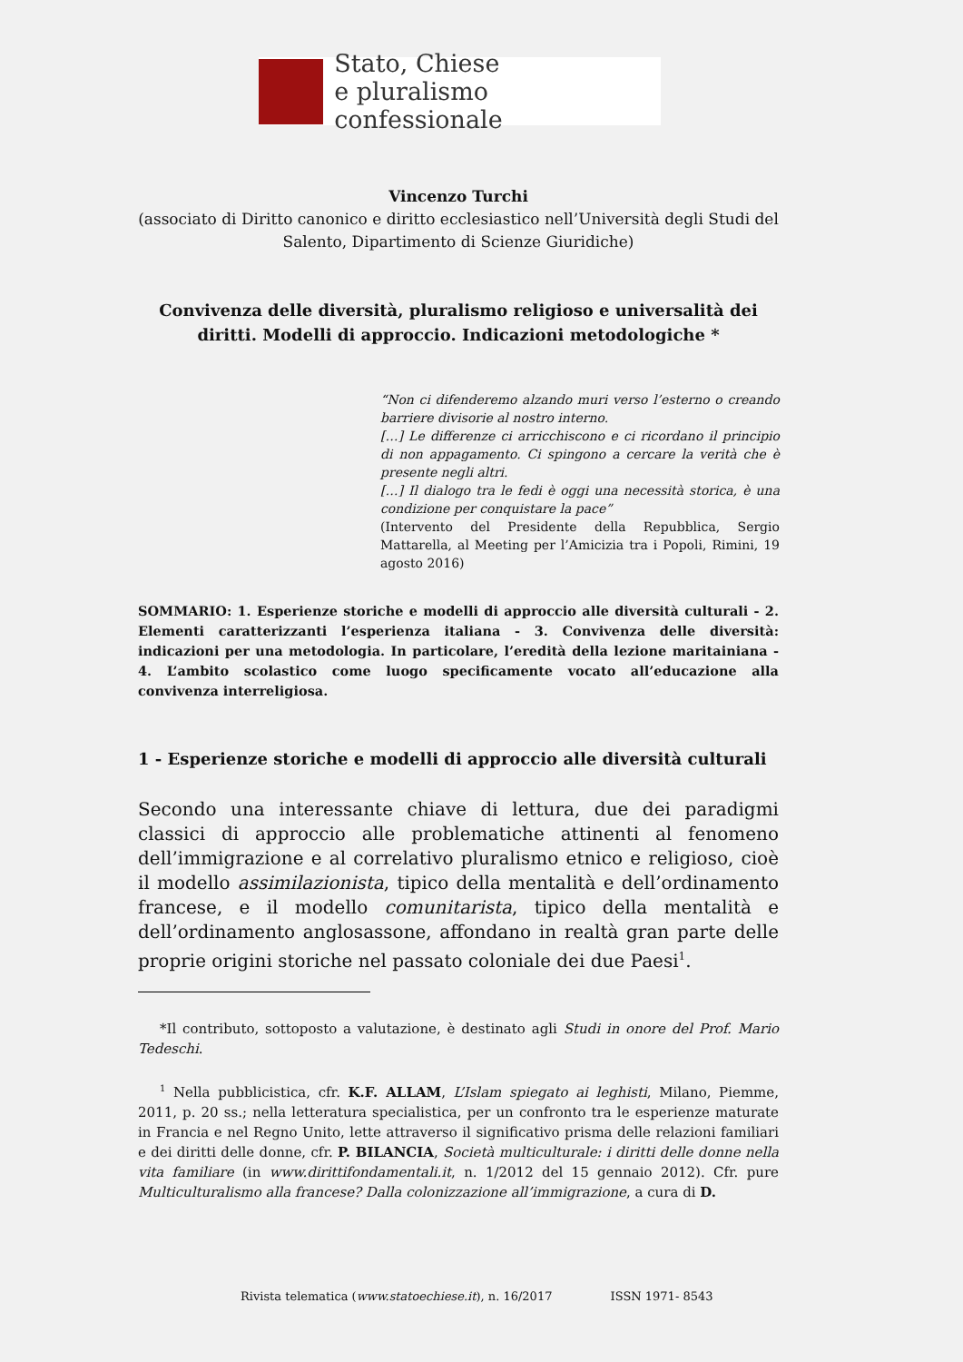Stato, Chiese
e pluralismo confessionale
Vincenzo Turchi
(associato di Diritto canonico e diritto ecclesiastico nell’Università degli Studi del Salento, Dipartimento di Scienze Giuridiche)
Convivenza delle diversità, pluralismo religioso e universalità dei diritti. Modelli di approccio. Indicazioni metodologiche *
“Non ci difenderemo alzando muri verso l’esterno o creando barriere divisorie al nostro interno.
[…] Le differenze ci arricchiscono e ci ricordano il principio di non appagamento. Ci spingono a cercare la verità che è presente negli altri.
[…] Il dialogo tra le fedi è oggi una necessità storica, è una condizione per conquistare la pace”
(Intervento del Presidente della Repubblica, Sergio Mattarella, al Meeting per l’Amicizia tra i Popoli, Rimini, 19 agosto 2016)
SOMMARIO: 1. Esperienze storiche e modelli di approccio alle diversità culturali - 2. Elementi caratterizzanti l’esperienza italiana - 3. Convivenza delle diversità: indicazioni per una metodologia. In particolare, l’eredità della lezione maritainiana - 4. L’ambito scolastico come luogo specificamente vocato all’educazione alla convivenza interreligiosa.
1 - Esperienze storiche e modelli di approccio alle diversità culturali
Secondo una interessante chiave di lettura, due dei paradigmi classici di approccio alle problematiche attinenti al fenomeno dell’immigrazione e al correlativo pluralismo etnico e religioso, cioè il modello assimilazionista, tipico della mentalità e dell’ordinamento francese, e il modello comunitarista, tipico della mentalità e dell’ordinamento anglosassone, affondano in realtà gran parte delle proprie origini storiche nel passato coloniale dei due Paesi<sup>1</sup>.
*Il contributo, sottoposto a valutazione, è destinato agli Studi in onore del Prof. Mario Tedeschi.
<sup>1</sup> Nella pubblicistica, cfr. K.F. ALLAM, L’Islam spiegato ai leghisti, Milano, Piemme, 2011, p. 20 ss.; nella letteratura specialistica, per un confronto tra le esperienze maturate in Francia e nel Regno Unito, lette attraverso il significativo prisma delle relazioni familiari e dei diritti delle donne, cfr. P. BILANCIA, Società multiculturale: i diritti delle donne nella vita familiare (in www.dirittifondamentali.it, n. 1/2012 del 15 gennaio 2012). Cfr. pure Multiculturalismo alla francese? Dalla colonizzazione all’immigrazione, a cura di D.
Rivista telematica (www.statoechiese.it), n. 16/2017 ISSN 1971- 8543